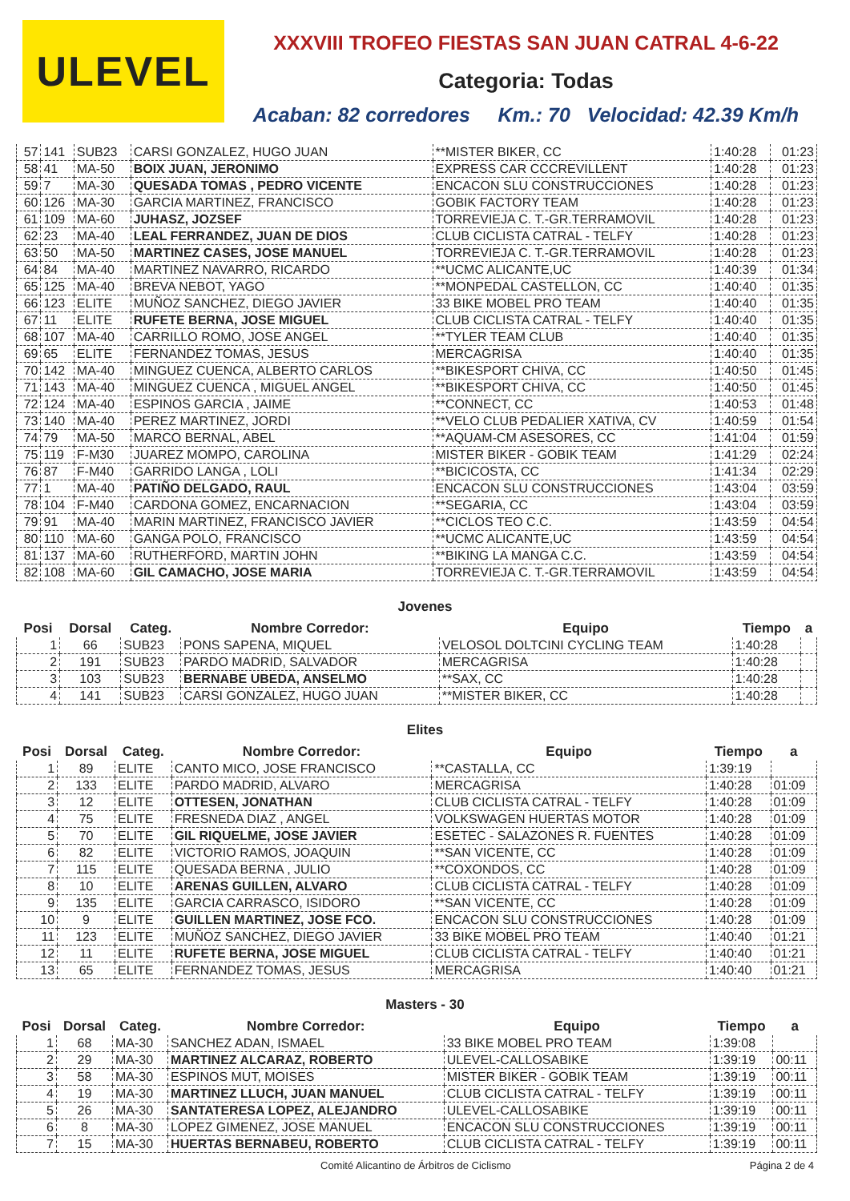ULEVEL
XXXVIII TROFEO FIESTAS SAN JUAN CATRAL 4-6-22
Categoria: Todas
Acaban: 82 corredores Km.: 70 Velocidad: 42.39 Km/h
| 57 | 141 | SUB23 | CARSI GONZALEZ, HUGO JUAN | **MISTER BIKER, CC | 1:40:28 | 01:23 |
| 58 | 41 | MA-50 | BOIX JUAN, JERONIMO | EXPRESS CAR CCCREVILLENT | 1:40:28 | 01:23 |
| 59 | 7 | MA-30 | QUESADA TOMAS , PEDRO VICENTE | ENCACON SLU CONSTRUCCIONES | 1:40:28 | 01:23 |
| 60 | 126 | MA-30 | GARCIA MARTINEZ, FRANCISCO | GOBIK FACTORY TEAM | 1:40:28 | 01:23 |
| 61 | 109 | MA-60 | JUHASZ, JOZSEF | TORREVIEJA C. T.-GR.TERRAMOVIL | 1:40:28 | 01:23 |
| 62 | 23 | MA-40 | LEAL FERRANDEZ, JUAN DE DIOS | CLUB CICLISTA CATRAL - TELFY | 1:40:28 | 01:23 |
| 63 | 50 | MA-50 | MARTINEZ CASES, JOSE MANUEL | TORREVIEJA C. T.-GR.TERRAMOVIL | 1:40:28 | 01:23 |
| 64 | 84 | MA-40 | MARTINEZ NAVARRO, RICARDO | **UCMC ALICANTE,UC | 1:40:39 | 01:34 |
| 65 | 125 | MA-40 | BREVA NEBOT, YAGO | **MONPEDAL CASTELLON, CC | 1:40:40 | 01:35 |
| 66 | 123 | ELITE | MUÑOZ SANCHEZ, DIEGO JAVIER | 33 BIKE MOBEL PRO TEAM | 1:40:40 | 01:35 |
| 67 | 11 | ELITE | RUFETE BERNA, JOSE MIGUEL | CLUB CICLISTA CATRAL - TELFY | 1:40:40 | 01:35 |
| 68 | 107 | MA-40 | CARRILLO ROMO, JOSE ANGEL | **TYLER TEAM CLUB | 1:40:40 | 01:35 |
| 69 | 65 | ELITE | FERNANDEZ TOMAS, JESUS | MERCAGRISA | 1:40:40 | 01:35 |
| 70 | 142 | MA-40 | MINGUEZ CUENCA, ALBERTO CARLOS | **BIKESPORT CHIVA, CC | 1:40:50 | 01:45 |
| 71 | 143 | MA-40 | MINGUEZ CUENCA , MIGUEL ANGEL | **BIKESPORT CHIVA, CC | 1:40:50 | 01:45 |
| 72 | 124 | MA-40 | ESPINOS GARCIA , JAIME | **CONNECT, CC | 1:40:53 | 01:48 |
| 73 | 140 | MA-40 | PEREZ MARTINEZ, JORDI | **VELO CLUB PEDALIER XATIVA, CV | 1:40:59 | 01:54 |
| 74 | 79 | MA-50 | MARCO BERNAL, ABEL | **AQUAM-CM ASESORES, CC | 1:41:04 | 01:59 |
| 75 | 119 | F-M30 | JUAREZ MOMPO, CAROLINA | MISTER BIKER - GOBIK TEAM | 1:41:29 | 02:24 |
| 76 | 87 | F-M40 | GARRIDO LANGA , LOLI | **BICICOSTA, CC | 1:41:34 | 02:29 |
| 77 | 1 | MA-40 | PATIÑO DELGADO, RAUL | ENCACON SLU CONSTRUCCIONES | 1:43:04 | 03:59 |
| 78 | 104 | F-M40 | CARDONA GOMEZ, ENCARNACION | **SEGARIA, CC | 1:43:04 | 03:59 |
| 79 | 91 | MA-40 | MARIN MARTINEZ, FRANCISCO JAVIER | **CICLOS TEO C.C. | 1:43:59 | 04:54 |
| 80 | 110 | MA-60 | GANGA POLO, FRANCISCO | **UCMC ALICANTE,UC | 1:43:59 | 04:54 |
| 81 | 137 | MA-60 | RUTHERFORD, MARTIN JOHN | **BIKING LA MANGA C.C. | 1:43:59 | 04:54 |
| 82 | 108 | MA-60 | GIL CAMACHO, JOSE MARIA | TORREVIEJA C. T.-GR.TERRAMOVIL | 1:43:59 | 04:54 |
Jovenes
| Posi | Dorsal | Categ. | Nombre Corredor: | Equipo | Tiempo | a |
| --- | --- | --- | --- | --- | --- | --- |
| 1 | 66 | SUB23 | PONS SAPENA, MIQUEL | VELOSOL DOLTCINI CYCLING TEAM | 1:40:28 | |
| 2 | 191 | SUB23 | PARDO MADRID, SALVADOR | MERCAGRISA | 1:40:28 | |
| 3 | 103 | SUB23 | BERNABE UBEDA, ANSELMO | **SAX, CC | 1:40:28 | |
| 4 | 141 | SUB23 | CARSI GONZALEZ, HUGO JUAN | **MISTER BIKER, CC | 1:40:28 | |
Elites
| Posi | Dorsal | Categ. | Nombre Corredor: | Equipo | Tiempo | a |
| --- | --- | --- | --- | --- | --- | --- |
| 1 | 89 | ELITE | CANTO MICO, JOSE FRANCISCO | **CASTALLA, CC | 1:39:19 | |
| 2 | 133 | ELITE | PARDO MADRID, ALVARO | MERCAGRISA | 1:40:28 | 01:09 |
| 3 | 12 | ELITE | OTTESEN, JONATHAN | CLUB CICLISTA CATRAL - TELFY | 1:40:28 | 01:09 |
| 4 | 75 | ELITE | FRESNEDA DIAZ , ANGEL | VOLKSWAGEN HUERTAS MOTOR | 1:40:28 | 01:09 |
| 5 | 70 | ELITE | GIL RIQUELME, JOSE JAVIER | ESETEC - SALAZONES R. FUENTES | 1:40:28 | 01:09 |
| 6 | 82 | ELITE | VICTORIO RAMOS, JOAQUIN | **SAN VICENTE, CC | 1:40:28 | 01:09 |
| 7 | 115 | ELITE | QUESADA BERNA , JULIO | **COXONDOS, CC | 1:40:28 | 01:09 |
| 8 | 10 | ELITE | ARENAS GUILLEN, ALVARO | CLUB CICLISTA CATRAL - TELFY | 1:40:28 | 01:09 |
| 9 | 135 | ELITE | GARCIA CARRASCO, ISIDORO | **SAN VICENTE, CC | 1:40:28 | 01:09 |
| 10 | 9 | ELITE | GUILLEN MARTINEZ, JOSE FCO. | ENCACON SLU CONSTRUCCIONES | 1:40:28 | 01:09 |
| 11 | 123 | ELITE | MUÑOZ SANCHEZ, DIEGO JAVIER | 33 BIKE MOBEL PRO TEAM | 1:40:40 | 01:21 |
| 12 | 11 | ELITE | RUFETE BERNA, JOSE MIGUEL | CLUB CICLISTA CATRAL - TELFY | 1:40:40 | 01:21 |
| 13 | 65 | ELITE | FERNANDEZ TOMAS, JESUS | MERCAGRISA | 1:40:40 | 01:21 |
Masters - 30
| Posi | Dorsal | Categ. | Nombre Corredor: | Equipo | Tiempo | a |
| --- | --- | --- | --- | --- | --- | --- |
| 1 | 68 | MA-30 | SANCHEZ ADAN, ISMAEL | 33 BIKE MOBEL PRO TEAM | 1:39:08 | |
| 2 | 29 | MA-30 | MARTINEZ ALCARAZ, ROBERTO | ULEVEL-CALLOSABIKE | 1:39:19 | 00:11 |
| 3 | 58 | MA-30 | ESPINOS MUT, MOISES | MISTER BIKER - GOBIK TEAM | 1:39:19 | 00:11 |
| 4 | 19 | MA-30 | MARTINEZ LLUCH, JUAN MANUEL | CLUB CICLISTA CATRAL - TELFY | 1:39:19 | 00:11 |
| 5 | 26 | MA-30 | SANTATERESA LOPEZ, ALEJANDRO | ULEVEL-CALLOSABIKE | 1:39:19 | 00:11 |
| 6 | 8 | MA-30 | LOPEZ GIMENEZ, JOSE MANUEL | ENCACON SLU CONSTRUCCIONES | 1:39:19 | 00:11 |
| 7 | 15 | MA-30 | HUERTAS BERNABEU, ROBERTO | CLUB CICLISTA CATRAL - TELFY | 1:39:19 | 00:11 |
Comité Alicantino de Árbitros de Ciclismo Página 2 de 4